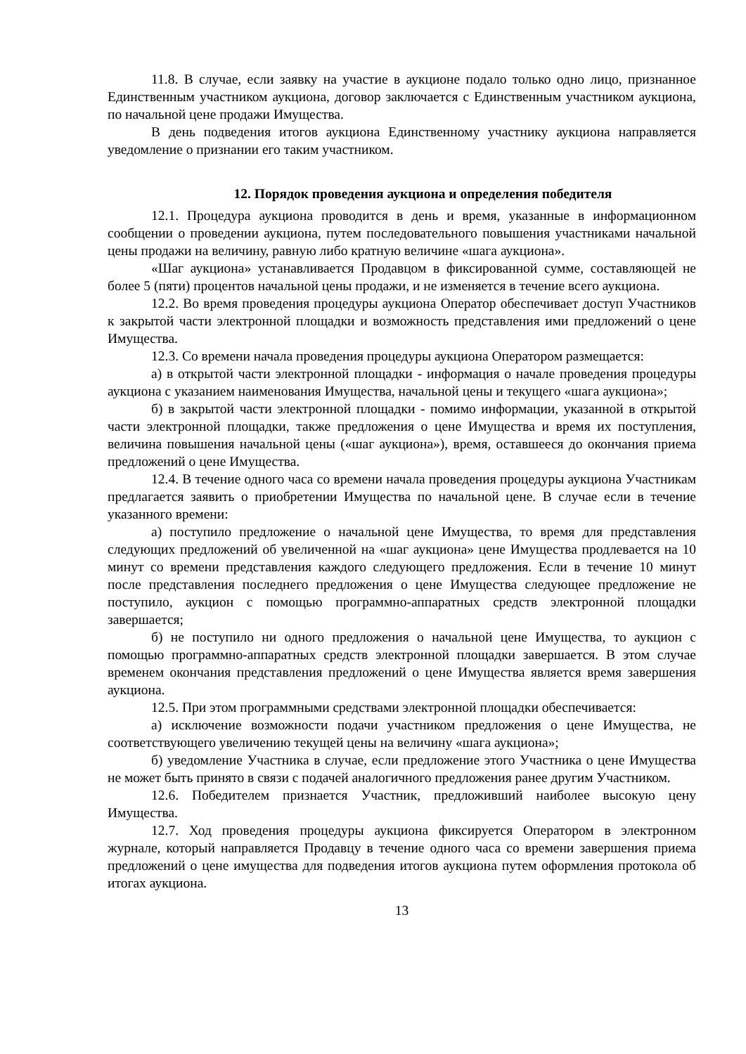11.8. В случае, если заявку на участие в аукционе подало только одно лицо, признанное Единственным участником аукциона, договор заключается с Единственным участником аукциона, по начальной цене продажи Имущества.
В день подведения итогов аукциона Единственному участнику аукциона направляется уведомление о признании его таким участником.
12. Порядок проведения аукциона и определения победителя
12.1. Процедура аукциона проводится в день и время, указанные в информационном сообщении о проведении аукциона, путем последовательного повышения участниками начальной цены продажи на величину, равную либо кратную величине «шага аукциона».
«Шаг аукциона» устанавливается Продавцом в фиксированной сумме, составляющей не более 5 (пяти) процентов начальной цены продажи, и не изменяется в течение всего аукциона.
12.2. Во время проведения процедуры аукциона Оператор обеспечивает доступ Участников к закрытой части электронной площадки и возможность представления ими предложений о цене Имущества.
12.3. Со времени начала проведения процедуры аукциона Оператором размещается:
а) в открытой части электронной площадки - информация о начале проведения процедуры аукциона с указанием наименования Имущества, начальной цены и текущего «шага аукциона»;
б) в закрытой части электронной площадки - помимо информации, указанной в открытой части электронной площадки, также предложения о цене Имущества и время их поступления, величина повышения начальной цены («шаг аукциона»), время, оставшееся до окончания приема предложений о цене Имущества.
12.4. В течение одного часа со времени начала проведения процедуры аукциона Участникам предлагается заявить о приобретении Имущества по начальной цене. В случае если в течение указанного времени:
а) поступило предложение о начальной цене Имущества, то время для представления следующих предложений об увеличенной на «шаг аукциона» цене Имущества продлевается на 10 минут со времени представления каждого следующего предложения. Если в течение 10 минут после представления последнего предложения о цене Имущества следующее предложение не поступило, аукцион с помощью программно-аппаратных средств электронной площадки завершается;
б) не поступило ни одного предложения о начальной цене Имущества, то аукцион с помощью программно-аппаратных средств электронной площадки завершается. В этом случае временем окончания представления предложений о цене Имущества является время завершения аукциона.
12.5. При этом программными средствами электронной площадки обеспечивается:
а) исключение возможности подачи участником предложения о цене Имущества, не соответствующего увеличению текущей цены на величину «шага аукциона»;
б) уведомление Участника в случае, если предложение этого Участника о цене Имущества не может быть принято в связи с подачей аналогичного предложения ранее другим Участником.
12.6. Победителем признается Участник, предложивший наиболее высокую цену Имущества.
12.7. Ход проведения процедуры аукциона фиксируется Оператором в электронном журнале, который направляется Продавцу в течение одного часа со времени завершения приема предложений о цене имущества для подведения итогов аукциона путем оформления протокола об итогах аукциона.
13